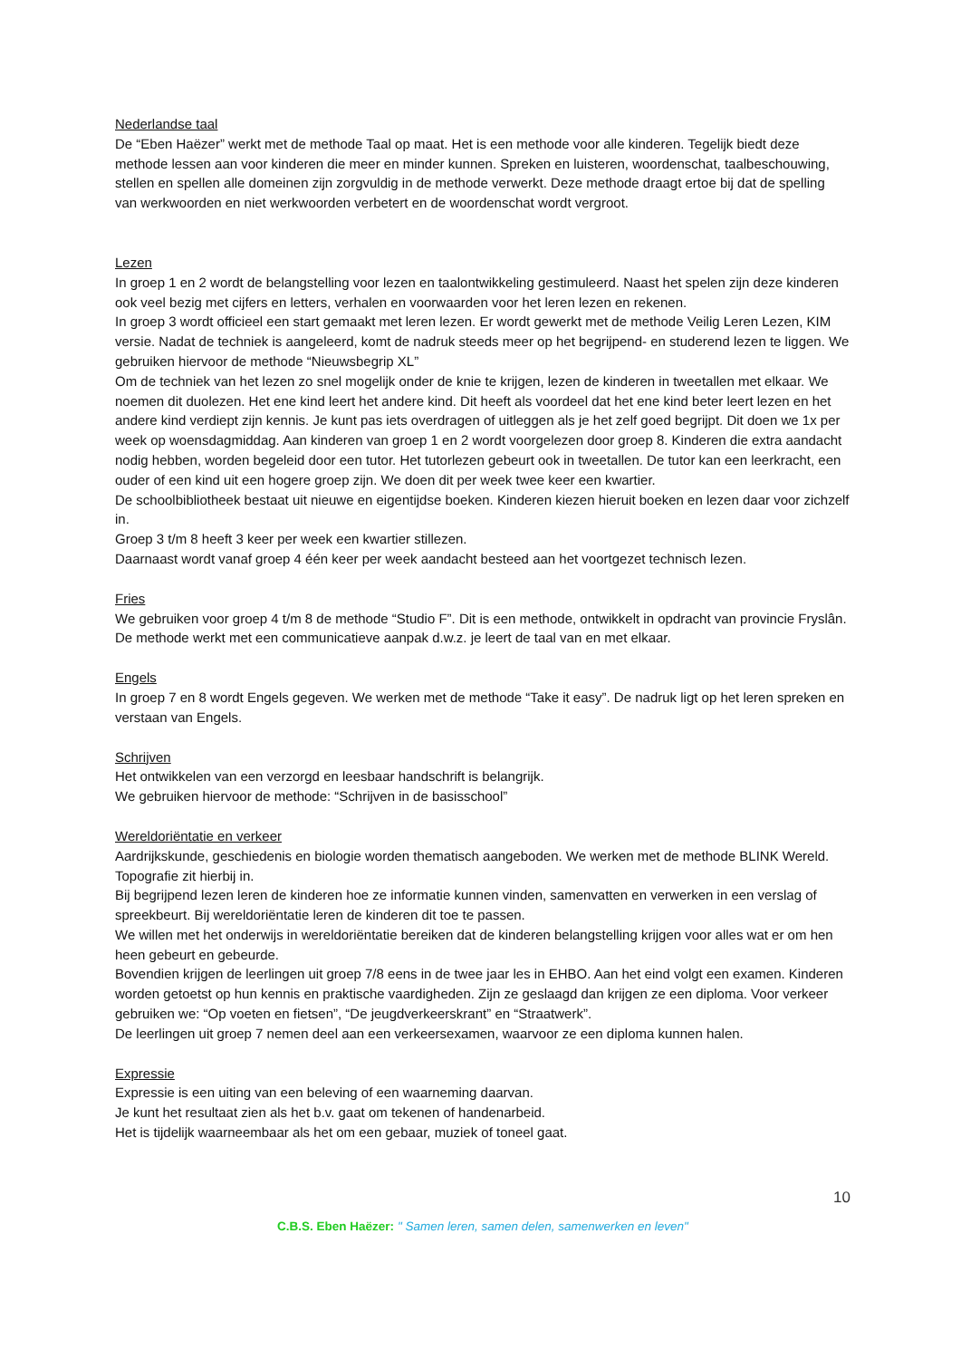Nederlandse taal
De “Eben Haëzer” werkt met de methode Taal op maat. Het is een methode voor alle kinderen. Tegelijk biedt deze methode lessen aan voor kinderen die meer en minder kunnen. Spreken en luisteren, woordenschat, taalbeschouwing, stellen en spellen alle domeinen zijn zorgvuldig in de methode verwerkt. Deze methode draagt ertoe bij dat de spelling van werkwoorden en niet werkwoorden verbetert en de woordenschat wordt vergroot.
Lezen
In groep 1 en 2 wordt de belangstelling voor lezen en taalontwikkeling gestimuleerd. Naast het spelen zijn deze kinderen ook veel bezig met cijfers en letters, verhalen en voorwaarden voor het leren lezen en rekenen.
In groep 3 wordt officieel een start gemaakt met leren lezen. Er wordt gewerkt met de methode Veilig Leren Lezen, KIM versie. Nadat de techniek is aangeleerd, komt de nadruk steeds meer op het begrijpend- en studerend lezen te liggen. We gebruiken hiervoor de methode “Nieuwsbegrip XL”
Om de techniek van het lezen zo snel mogelijk onder de knie te krijgen, lezen de kinderen in tweetallen met elkaar. We noemen dit duolezen. Het ene kind leert het andere kind. Dit heeft als voordeel dat het ene kind beter leert lezen en het andere kind verdiept zijn kennis. Je kunt pas iets overdragen of uitleggen als je het zelf goed begrijpt. Dit doen we 1x per week op woensdagmiddag. Aan kinderen van groep 1 en 2 wordt voorgelezen door groep 8. Kinderen die extra aandacht nodig hebben, worden begeleid door een tutor. Het tutorlezen gebeurt ook in tweetallen. De tutor kan een leerkracht, een ouder of een kind uit een hogere groep zijn. We doen dit per week twee keer een kwartier.
De schoolbibliotheek bestaat uit nieuwe en eigentijdse boeken. Kinderen kiezen hieruit boeken en lezen daar voor zichzelf in.
Groep 3 t/m 8 heeft 3 keer per week een kwartier stillezen.
Daarnaast wordt vanaf groep 4 één keer per week aandacht besteed aan het voortgezet technisch lezen.
Fries
We gebruiken voor groep 4 t/m 8 de methode “Studio F”. Dit is een methode, ontwikkelt in opdracht van provincie Fryslân.
De methode werkt met een communicatieve aanpak d.w.z. je leert de taal van en met elkaar.
Engels
In groep 7 en 8 wordt Engels gegeven. We werken met de methode “Take it easy”. De nadruk ligt op het leren spreken en verstaan van Engels.
Schrijven
Het ontwikkelen van een verzorgd en leesbaar handschrift is belangrijk.
We gebruiken hiervoor de methode: “Schrijven in de basisschool”
Wereldoriëntatie en verkeer
Aardrijkskunde, geschiedenis en biologie worden thematisch aangeboden. We werken met de methode BLINK Wereld. Topografie zit hierbij in.
Bij begrijpend lezen leren de kinderen hoe ze informatie kunnen vinden, samenvatten en verwerken in een verslag of spreekbeurt. Bij wereldoriëntatie leren de kinderen dit toe te passen.
We willen met het onderwijs in wereldoriëntatie bereiken dat de kinderen belangstelling krijgen voor alles wat er om hen heen gebeurt en gebeurde.
Bovendien krijgen de leerlingen uit groep 7/8 eens in de twee jaar les in EHBO. Aan het eind volgt een examen. Kinderen worden getoetst op hun kennis en praktische vaardigheden. Zijn ze geslaagd dan krijgen ze een diploma. Voor verkeer gebruiken we: “Op voeten en fietsen”, “De jeugdverkeerskrant” en “Straatwerk”.
De leerlingen uit groep 7 nemen deel aan een verkeersexamen, waarvoor ze een diploma kunnen halen.
Expressie
Expressie is een uiting van een beleving of een waarneming daarvan.
Je kunt het resultaat zien als het b.v. gaat om tekenen of handenarbeid.
Het is tijdelijk waarneembaar als het om een gebaar, muziek of toneel gaat.
10
C.B.S. Eben Haëzer: " Samen leren, samen delen, samenwerken en leven"